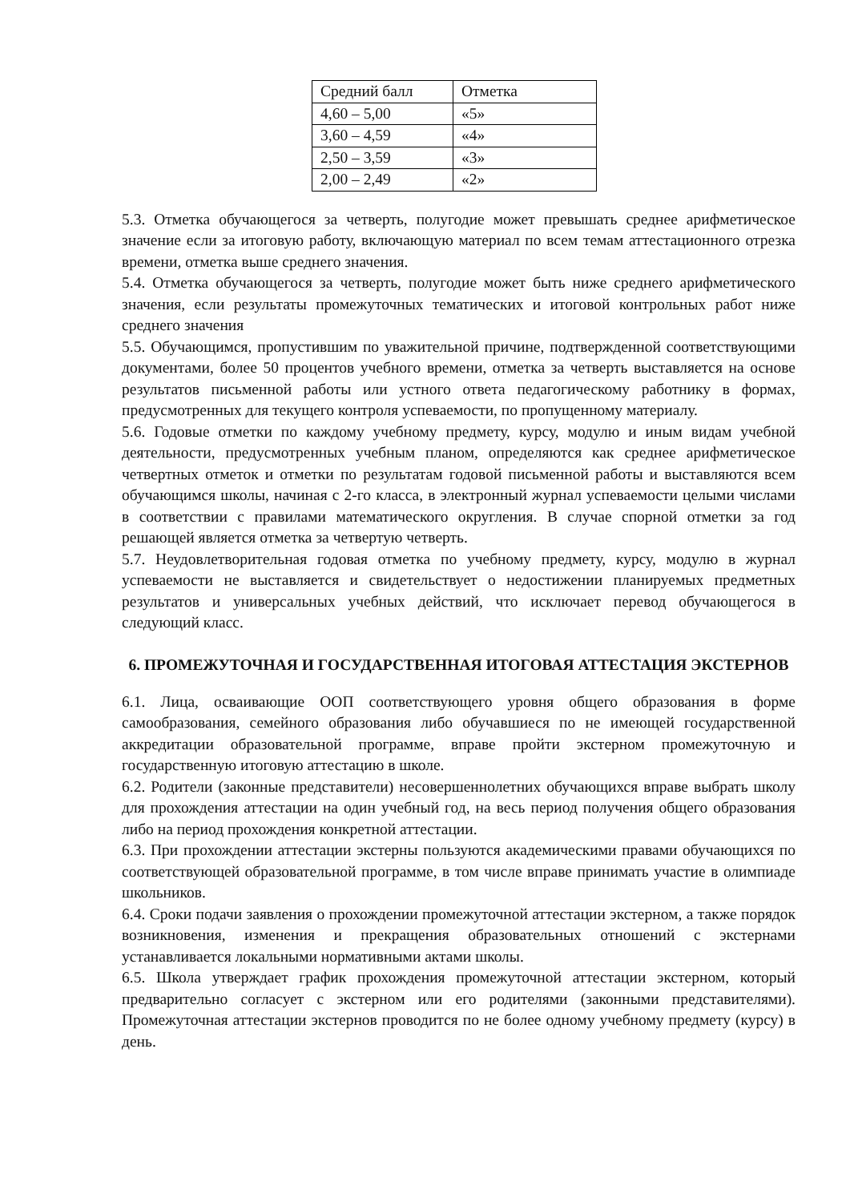| Средний балл | Отметка |
| 4,60 – 5,00 | «5» |
| 3,60 – 4,59 | «4» |
| 2,50 – 3,59 | «3» |
| 2,00 – 2,49 | «2» |
5.3. Отметка обучающегося за четверть, полугодие может превышать среднее арифметическое значение если за итоговую работу, включающую материал по всем темам аттестационного отрезка времени, отметка выше среднего значения.
5.4. Отметка обучающегося за четверть, полугодие может быть ниже среднего арифметического значения, если результаты промежуточных тематических и итоговой контрольных работ ниже среднего значения
5.5. Обучающимся, пропустившим по уважительной причине, подтвержденной соответствующими документами, более 50 процентов учебного времени, отметка за четверть выставляется на основе результатов письменной работы или устного ответа педагогическому работнику в формах, предусмотренных для текущего контроля успеваемости, по пропущенному материалу.
5.6. Годовые отметки по каждому учебному предмету, курсу, модулю и иным видам учебной деятельности, предусмотренных учебным планом, определяются как среднее арифметическое четвертных отметок и отметки по результатам годовой письменной работы и выставляются всем обучающимся школы, начиная с 2-го класса, в электронный журнал успеваемости целыми числами в соответствии с правилами математического округления. В случае спорной отметки за год решающей является отметка за четвертую четверть.
5.7. Неудовлетворительная годовая отметка по учебному предмету, курсу, модулю в журнал успеваемости не выставляется и свидетельствует о недостижении планируемых предметных результатов и универсальных учебных действий, что исключает перевод обучающегося в следующий класс.
6. ПРОМЕЖУТОЧНАЯ И ГОСУДАРСТВЕННАЯ ИТОГОВАЯ АТТЕСТАЦИЯ ЭКСТЕРНОВ
6.1. Лица, осваивающие ООП соответствующего уровня общего образования в форме самообразования, семейного образования либо обучавшиеся по не имеющей государственной аккредитации образовательной программе, вправе пройти экстерном промежуточную и государственную итоговую аттестацию в школе.
6.2. Родители (законные представители) несовершеннолетних обучающихся вправе выбрать школу для прохождения аттестации на один учебный год, на весь период получения общего образования либо на период прохождения конкретной аттестации.
6.3. При прохождении аттестации экстерны пользуются академическими правами обучающихся по соответствующей образовательной программе, в том числе вправе принимать участие в олимпиаде школьников.
6.4. Сроки подачи заявления о прохождении промежуточной аттестации экстерном, а также порядок возникновения, изменения и прекращения образовательных отношений с экстернами устанавливается локальными нормативными актами школы.
6.5. Школа утверждает график прохождения промежуточной аттестации экстерном, который предварительно согласует с экстерном или его родителями (законными представителями). Промежуточная аттестации экстернов проводится по не более одному учебному предмету (курсу) в день.